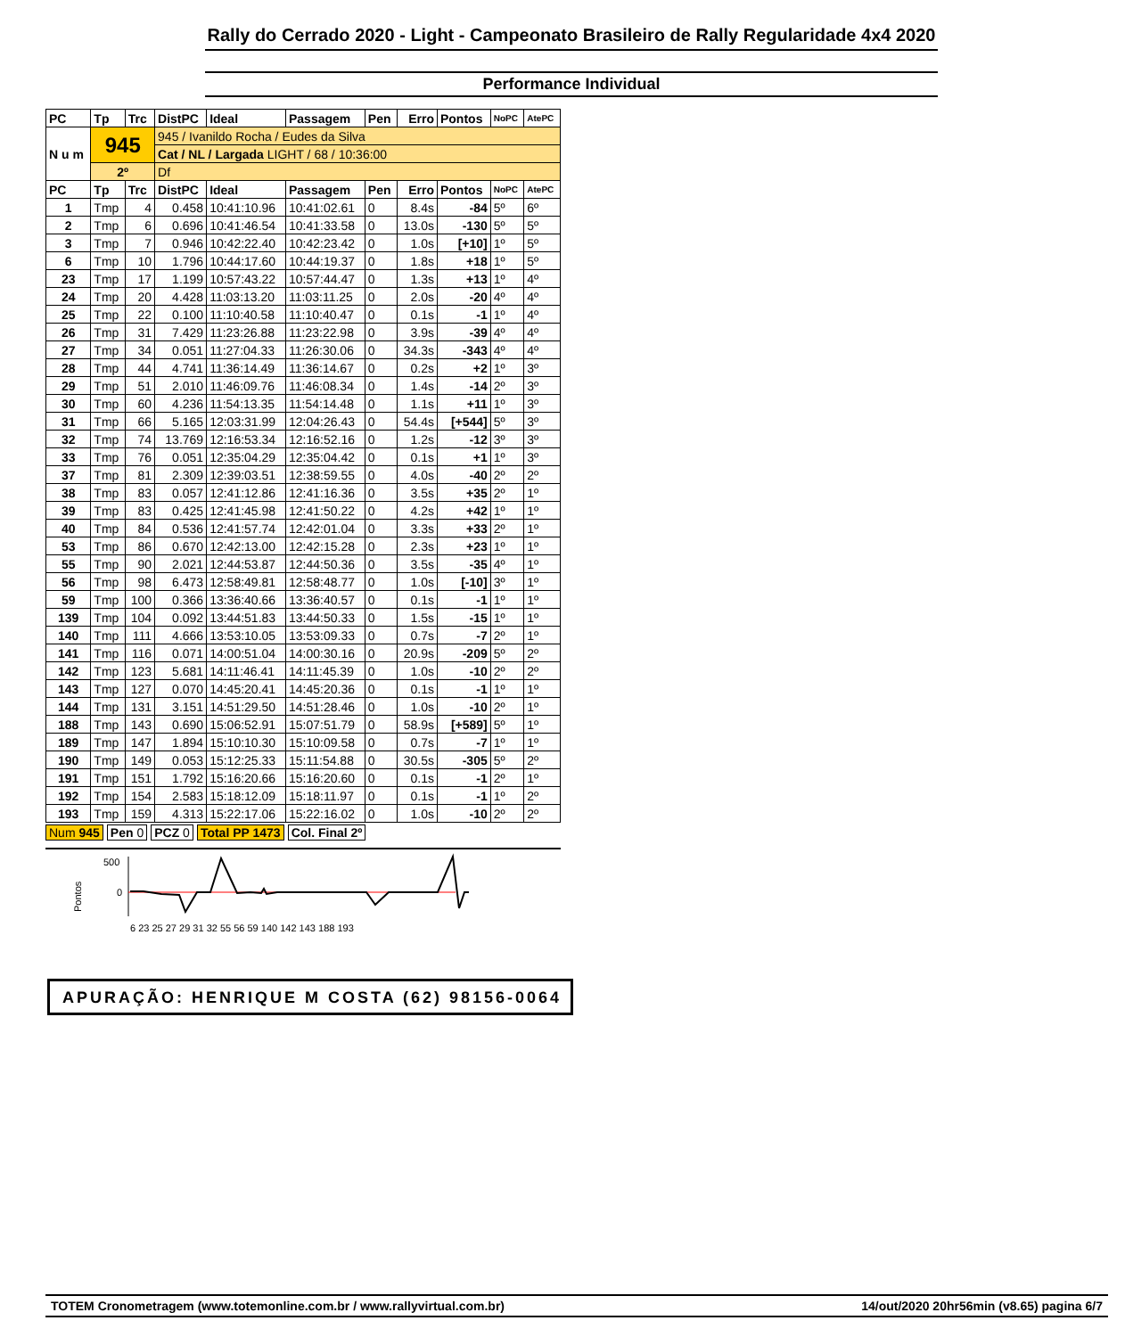Rally do Cerrado 2020 - Light - Campeonato Brasileiro de Rally Regularidade 4x4 2020
Performance Individual
| PC | Tp | Trc | DistPC | Ideal | Passagem | Pen | Erro | Pontos | NoPC | AtePC |
| --- | --- | --- | --- | --- | --- | --- | --- | --- | --- | --- |
| N u m | 945 | | 945 / Ivanildo Rocha / Eudes da Silva | | | | | | | |
| | | | Cat / NL / Largada LIGHT / 68 / 10:36:00 | | | | | | | |
| | 2º | | Df | | | | | | | |
| PC | Tp | Trc | DistPC | Ideal | Passagem | Pen | Erro | Pontos | NoPC | AtePC |
| 1 | Tmp | 4 | 0.458 | 10:41:10.96 | 10:41:02.61 | 0 | 8.4s | -84 | 5º | 6º |
| 2 | Tmp | 6 | 0.696 | 10:41:46.54 | 10:41:33.58 | 0 | 13.0s | -130 | 5º | 5º |
| 3 | Tmp | 7 | 0.946 | 10:42:22.40 | 10:42:23.42 | 0 | 1.0s | [+10] | 1º | 5º |
| 6 | Tmp | 10 | 1.796 | 10:44:17.60 | 10:44:19.37 | 0 | 1.8s | +18 | 1º | 5º |
| 23 | Tmp | 17 | 1.199 | 10:57:43.22 | 10:57:44.47 | 0 | 1.3s | +13 | 1º | 4º |
| 24 | Tmp | 20 | 4.428 | 11:03:13.20 | 11:03:11.25 | 0 | 2.0s | -20 | 4º | 4º |
| 25 | Tmp | 22 | 0.100 | 11:10:40.58 | 11:10:40.47 | 0 | 0.1s | -1 | 1º | 4º |
| 26 | Tmp | 31 | 7.429 | 11:23:26.88 | 11:23:22.98 | 0 | 3.9s | -39 | 4º | 4º |
| 27 | Tmp | 34 | 0.051 | 11:27:04.33 | 11:26:30.06 | 0 | 34.3s | -343 | 4º | 4º |
| 28 | Tmp | 44 | 4.741 | 11:36:14.49 | 11:36:14.67 | 0 | 0.2s | +2 | 1º | 3º |
| 29 | Tmp | 51 | 2.010 | 11:46:09.76 | 11:46:08.34 | 0 | 1.4s | -14 | 2º | 3º |
| 30 | Tmp | 60 | 4.236 | 11:54:13.35 | 11:54:14.48 | 0 | 1.1s | +11 | 1º | 3º |
| 31 | Tmp | 66 | 5.165 | 12:03:31.99 | 12:04:26.43 | 0 | 54.4s | [+544] | 5º | 3º |
| 32 | Tmp | 74 | 13.769 | 12:16:53.34 | 12:16:52.16 | 0 | 1.2s | -12 | 3º | 3º |
| 33 | Tmp | 76 | 0.051 | 12:35:04.29 | 12:35:04.42 | 0 | 0.1s | +1 | 1º | 3º |
| 37 | Tmp | 81 | 2.309 | 12:39:03.51 | 12:38:59.55 | 0 | 4.0s | -40 | 2º | 2º |
| 38 | Tmp | 83 | 0.057 | 12:41:12.86 | 12:41:16.36 | 0 | 3.5s | +35 | 2º | 1º |
| 39 | Tmp | 83 | 0.425 | 12:41:45.98 | 12:41:50.22 | 0 | 4.2s | +42 | 1º | 1º |
| 40 | Tmp | 84 | 0.536 | 12:41:57.74 | 12:42:01.04 | 0 | 3.3s | +33 | 2º | 1º |
| 53 | Tmp | 86 | 0.670 | 12:42:13.00 | 12:42:15.28 | 0 | 2.3s | +23 | 1º | 1º |
| 55 | Tmp | 90 | 2.021 | 12:44:53.87 | 12:44:50.36 | 0 | 3.5s | -35 | 4º | 1º |
| 56 | Tmp | 98 | 6.473 | 12:58:49.81 | 12:58:48.77 | 0 | 1.0s | [-10] | 3º | 1º |
| 59 | Tmp | 100 | 0.366 | 13:36:40.66 | 13:36:40.57 | 0 | 0.1s | -1 | 1º | 1º |
| 139 | Tmp | 104 | 0.092 | 13:44:51.83 | 13:44:50.33 | 0 | 1.5s | -15 | 1º | 1º |
| 140 | Tmp | 111 | 4.666 | 13:53:10.05 | 13:53:09.33 | 0 | 0.7s | -7 | 2º | 1º |
| 141 | Tmp | 116 | 0.071 | 14:00:51.04 | 14:00:30.16 | 0 | 20.9s | -209 | 5º | 2º |
| 142 | Tmp | 123 | 5.681 | 14:11:46.41 | 14:11:45.39 | 0 | 1.0s | -10 | 2º | 2º |
| 143 | Tmp | 127 | 0.070 | 14:45:20.41 | 14:45:20.36 | 0 | 0.1s | -1 | 1º | 1º |
| 144 | Tmp | 131 | 3.151 | 14:51:29.50 | 14:51:28.46 | 0 | 1.0s | -10 | 2º | 1º |
| 188 | Tmp | 143 | 0.690 | 15:06:52.91 | 15:07:51.79 | 0 | 58.9s | [+589] | 5º | 1º |
| 189 | Tmp | 147 | 1.894 | 15:10:10.30 | 15:10:09.58 | 0 | 0.7s | -7 | 1º | 1º |
| 190 | Tmp | 149 | 0.053 | 15:12:25.33 | 15:11:54.88 | 0 | 30.5s | -305 | 5º | 2º |
| 191 | Tmp | 151 | 1.792 | 15:16:20.66 | 15:16:20.60 | 0 | 0.1s | -1 | 2º | 1º |
| 192 | Tmp | 154 | 2.583 | 15:18:12.09 | 15:18:11.97 | 0 | 0.1s | -1 | 1º | 2º |
| 193 | Tmp | 159 | 4.313 | 15:22:17.06 | 15:22:16.02 | 0 | 1.0s | -10 | 2º | 2º |
Num 945 Pen 0 PCZ 0 Total PP 1473 Col. Final 2º
Pontos
500
0
6 23 25 27 29 31 32 55 56 59 140 142 143 188 193
APURAÇÃO: HENRIQUE M COSTA (62) 98156-0064
TOTEM Cronometragem (www.totemonline.com.br / www.rallyvirtual.com.br) 14/out/2020 20hr56min (v8.65) pagina 6/7